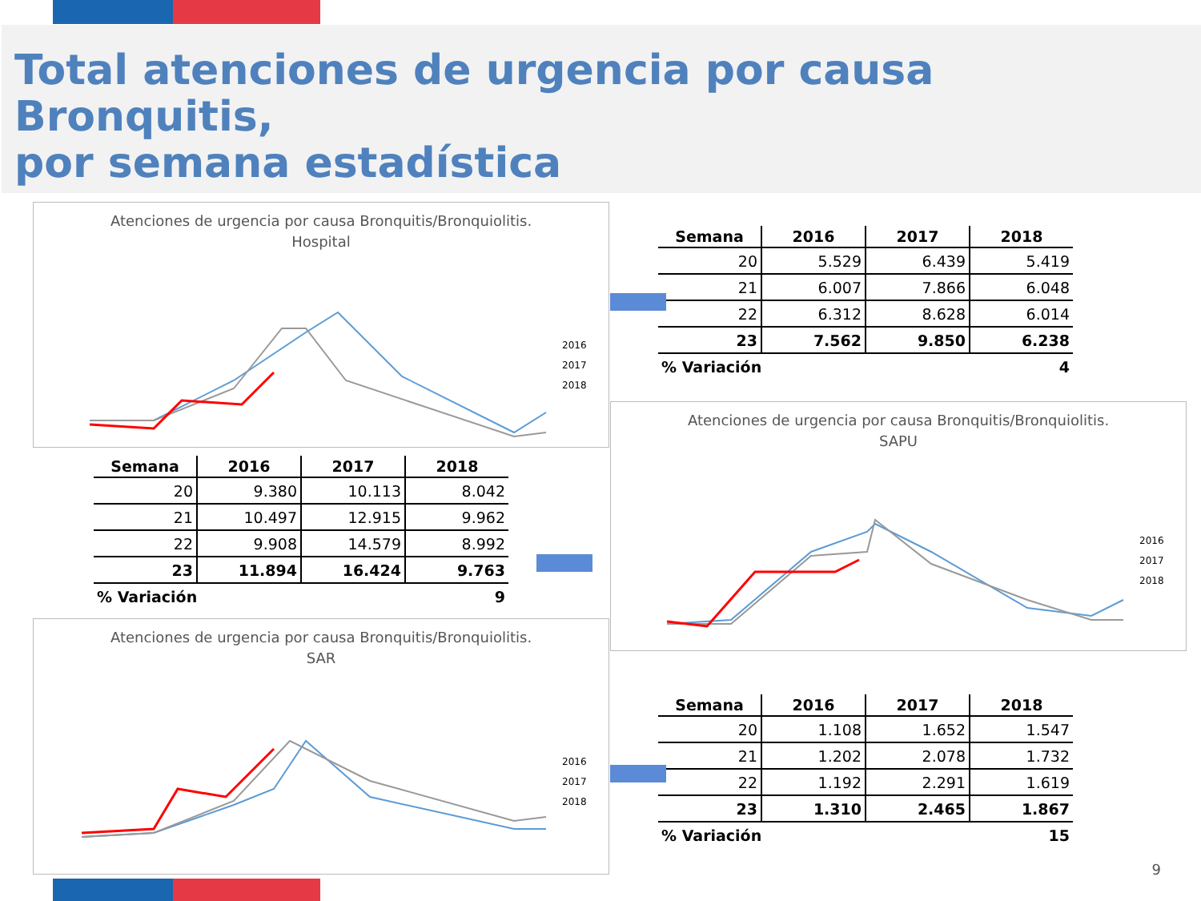Total atenciones de urgencia por causa Bronquitis,
por semana estadística
Atenciones de urgencia por causa Bronquitis/Bronquiolitis.
Hospital
2016
2017
2018
| Semana | 2016 | 2017 | 2018 |
| --- | --- | --- | --- |
| 20 | 5.529 | 6.439 | 5.419 |
| 21 | 6.007 | 7.866 | 6.048 |
| 22 | 6.312 | 8.628 | 6.014 |
| 23 | 7.562 | 9.850 | 6.238 |
| % Variación | | | 4 |
Atenciones de urgencia por causa Bronquitis/Bronquiolitis.
SAPU
2016
2017
2018
| Semana | 2016 | 2017 | 2018 |
| --- | --- | --- | --- |
| 20 | 9.380 | 10.113 | 8.042 |
| 21 | 10.497 | 12.915 | 9.962 |
| 22 | 9.908 | 14.579 | 8.992 |
| 23 | 11.894 | 16.424 | 9.763 |
| % Variación | | | 9 |
Atenciones de urgencia por causa Bronquitis/Bronquiolitis.
SAR
2016
2017
2018
| Semana | 2016 | 2017 | 2018 |
| --- | --- | --- | --- |
| 20 | 1.108 | 1.652 | 1.547 |
| 21 | 1.202 | 2.078 | 1.732 |
| 22 | 1.192 | 2.291 | 1.619 |
| 23 | 1.310 | 2.465 | 1.867 |
| % Variación | | | 15 |
9